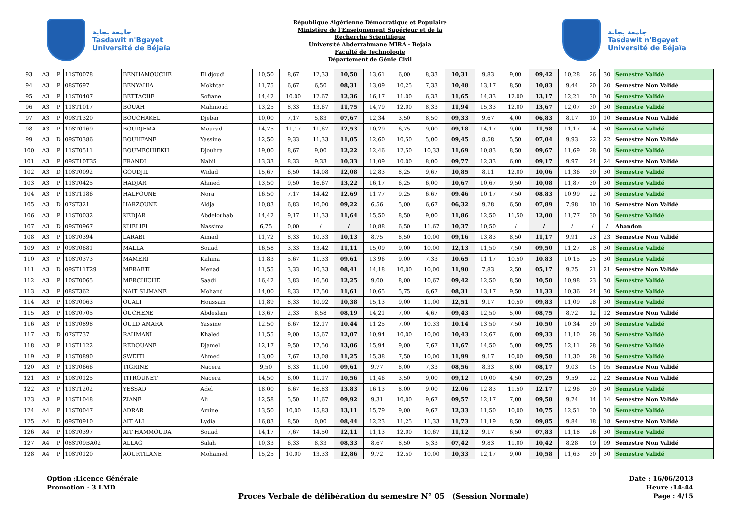جامعة بجاية
Tasdawit n'Bgayet
Université de Béjaïa
République Algérienne Démocratique et Populaire
Ministère de l'Enseignement Supérieur et de la
Recherche Scientifique
Université Abderrahmane MIRA - Bejaia
Faculté de Technologie
Département de Génie Civil
جامعة بجاية
Tasdawit n'Bgayet
Université de Béjaïa
| 93 | A3 | P | 11ST0078 | BENHAMOUCHE | El djoudi | 10,50 | 8,67 | 12,33 | 10,50 | 13,61 | 6,00 | 8,33 | 10,31 | 9,83 | 9,00 | 09,42 | 10,28 | 26 | 30 | Semestre Validé |
| 94 | A3 | P | 08ST697 | BENYAHIA | Mokhtar | 11,75 | 6,67 | 6,50 | 08,31 | 13,09 | 10,25 | 7,33 | 10,48 | 13,17 | 8,50 | 10,83 | 9,44 | 20 | 20 | Semestre Non Validé |
| 95 | A3 | P | 11ST0407 | BETTACHE | Sofiane | 14,42 | 10,00 | 12,67 | 12,36 | 16,17 | 11,00 | 6,33 | 11,65 | 14,33 | 12,00 | 13,17 | 12,21 | 30 | 30 | Semestre Validé |
| 96 | A3 | P | 11ST1017 | BOUAH | Mahmoud | 13,25 | 8,33 | 13,67 | 11,75 | 14,79 | 12,00 | 8,33 | 11,94 | 15,33 | 12,00 | 13,67 | 12,07 | 30 | 30 | Semestre Validé |
| 97 | A3 | P | 09ST1320 | BOUCHAKEL | Djebar | 10,00 | 7,17 | 5,83 | 07,67 | 12,34 | 3,50 | 8,50 | 09,33 | 9,67 | 4,00 | 06,83 | 8,17 | 10 | 10 | Semestre Non Validé |
| 98 | A3 | P | 10ST0169 | BOUDJEMA | Mourad | 14,75 | 11,17 | 11,67 | 12,53 | 10,29 | 6,75 | 9,00 | 09,18 | 14,17 | 9,00 | 11,58 | 11,17 | 24 | 30 | Semestre Validé |
| 99 | A3 | D | 09ST0386 | BOUHFANE | Yassine | 12,50 | 9,33 | 11,33 | 11,05 | 12,60 | 10,50 | 5,00 | 09,45 | 8,58 | 5,50 | 07,04 | 9,93 | 22 | 22 | Semestre Non Validé |
| 100 | A3 | P | 11ST0511 | BOUMECHIEKH | Djouhra | 19,00 | 8,67 | 9,00 | 12,22 | 12,46 | 12,50 | 10,33 | 11,69 | 10,83 | 8,50 | 09,67 | 11,69 | 28 | 30 | Semestre Validé |
| 101 | A3 | P | 09ST10T35 | FRANDI | Nabil | 13,33 | 8,33 | 9,33 | 10,33 | 11,09 | 10,00 | 8,00 | 09,77 | 12,33 | 6,00 | 09,17 | 9,97 | 24 | 24 | Semestre Non Validé |
| 102 | A3 | D | 10ST0092 | GOUDJIL | Widad | 15,67 | 6,50 | 14,08 | 12,08 | 12,83 | 8,25 | 9,67 | 10,85 | 8,11 | 12,00 | 10,06 | 11,36 | 30 | 30 | Semestre Validé |
| 103 | A3 | P | 11ST0425 | HADJAR | Ahmed | 13,50 | 9,50 | 16,67 | 13,22 | 16,17 | 6,25 | 6,00 | 10,67 | 10,67 | 9,50 | 10,08 | 11,87 | 30 | 30 | Semestre Validé |
| 104 | A3 | P | 11ST1186 | HALFOUNE | Nora | 16,50 | 7,17 | 14,42 | 12,69 | 11,77 | 9,25 | 6,67 | 09,46 | 10,17 | 7,50 | 08,83 | 10,99 | 22 | 30 | Semestre Validé |
| 105 | A3 | D | 07ST321 | HARZOUNE | Aldja | 10,83 | 6,83 | 10,00 | 09,22 | 6,56 | 5,00 | 6,67 | 06,32 | 9,28 | 6,50 | 07,89 | 7,98 | 10 | 10 | Semestre Non Validé |
| 106 | A3 | P | 11ST0032 | KEDJAR | Abdelouhab | 14,42 | 9,17 | 11,33 | 11,64 | 15,50 | 8,50 | 9,00 | 11,86 | 12,50 | 11,50 | 12,00 | 11,77 | 30 | 30 | Semestre Validé |
| 107 | A3 | D | 09ST0967 | KHELIFI | Nassima | 6,75 | 0,00 | / | / | 10,88 | 6,50 | 11,67 | 10,37 | 10,50 | / | / | / | / | / | Abandon |
| 108 | A3 | P | 10ST0394 | LARABI | Aimad | 11,72 | 8,33 | 10,33 | 10,13 | 8,75 | 8,50 | 10,00 | 09,16 | 13,83 | 8,50 | 11,17 | 9,91 | 23 | 23 | Semestre Non Validé |
| 109 | A3 | P | 09ST0681 | MALLA | Souad | 16,58 | 3,33 | 13,42 | 11,11 | 15,09 | 9,00 | 10,00 | 12,13 | 11,50 | 7,50 | 09,50 | 11,27 | 28 | 30 | Semestre Validé |
| 110 | A3 | P | 10ST0373 | MAMERI | Kahina | 11,83 | 5,67 | 11,33 | 09,61 | 13,96 | 9,00 | 7,33 | 10,65 | 11,17 | 10,50 | 10,83 | 10,15 | 25 | 30 | Semestre Validé |
| 111 | A3 | D | 09ST11T29 | MERABTI | Menad | 11,55 | 3,33 | 10,33 | 08,41 | 14,18 | 10,00 | 10,00 | 11,90 | 7,83 | 2,50 | 05,17 | 9,25 | 21 | 21 | Semestre Non Validé |
| 112 | A3 | P | 10ST0065 | MERCHICHE | Saadi | 16,42 | 3,83 | 16,50 | 12,25 | 9,00 | 8,00 | 10,67 | 09,42 | 12,50 | 8,50 | 10,50 | 10,98 | 23 | 30 | Semestre Validé |
| 113 | A3 | P | 08ST362 | NAIT SLIMANE | Mohand | 14,00 | 8,33 | 12,50 | 11,61 | 10,65 | 5,75 | 6,67 | 08,31 | 13,17 | 9,50 | 11,33 | 10,36 | 24 | 30 | Semestre Validé |
| 114 | A3 | P | 10ST0063 | OUALI | Houssam | 11,89 | 8,33 | 10,92 | 10,38 | 15,13 | 9,00 | 11,00 | 12,51 | 9,17 | 10,50 | 09,83 | 11,09 | 28 | 30 | Semestre Validé |
| 115 | A3 | P | 10ST0705 | OUCHENE | Abdeslam | 13,67 | 2,33 | 8,58 | 08,19 | 14,21 | 7,00 | 4,67 | 09,43 | 12,50 | 5,00 | 08,75 | 8,72 | 12 | 12 | Semestre Non Validé |
| 116 | A3 | P | 11ST0898 | OULD AMARA | Yassine | 12,50 | 6,67 | 12,17 | 10,44 | 11,25 | 7,00 | 10,33 | 10,14 | 13,50 | 7,50 | 10,50 | 10,34 | 30 | 30 | Semestre Validé |
| 117 | A3 | D | 07ST737 | RAHMANI | Khaled | 11,55 | 9,00 | 15,67 | 12,07 | 10,94 | 10,00 | 10,00 | 10,43 | 12,67 | 6,00 | 09,33 | 11,10 | 28 | 30 | Semestre Validé |
| 118 | A3 | P | 11ST1122 | REDOUANE | Djamel | 12,17 | 9,50 | 17,50 | 13,06 | 15,94 | 9,00 | 7,67 | 11,67 | 14,50 | 5,00 | 09,75 | 12,11 | 28 | 30 | Semestre Validé |
| 119 | A3 | P | 11ST0890 | SWEITI | Ahmed | 13,00 | 7,67 | 13,08 | 11,25 | 15,38 | 7,50 | 10,00 | 11,99 | 9,17 | 10,00 | 09,58 | 11,30 | 28 | 30 | Semestre Validé |
| 120 | A3 | P | 11ST0666 | TIGRINE | Nacera | 9,50 | 8,33 | 11,00 | 09,61 | 9,77 | 8,00 | 7,33 | 08,56 | 8,33 | 8,00 | 08,17 | 9,03 | 05 | 05 | Semestre Non Validé |
| 121 | A3 | P | 10ST0125 | TITROUNET | Nacera | 14,50 | 6,00 | 11,17 | 10,56 | 11,46 | 3,50 | 9,00 | 09,12 | 10,00 | 4,50 | 07,25 | 9,59 | 22 | 22 | Semestre Non Validé |
| 122 | A3 | P | 11ST1202 | YESSAD | Adel | 18,00 | 6,67 | 16,83 | 13,83 | 16,13 | 8,00 | 9,00 | 12,06 | 12,83 | 11,50 | 12,17 | 12,96 | 30 | 30 | Semestre Validé |
| 123 | A3 | P | 11ST1048 | ZIANE | Ali | 12,58 | 5,50 | 11,67 | 09,92 | 9,31 | 10,00 | 9,67 | 09,57 | 12,17 | 7,00 | 09,58 | 9,74 | 14 | 14 | Semestre Non Validé |
| 124 | A4 | P | 11ST0047 | ADRAR | Amine | 13,50 | 10,00 | 15,83 | 13,11 | 15,79 | 9,00 | 9,67 | 12,33 | 11,50 | 10,00 | 10,75 | 12,51 | 30 | 30 | Semestre Validé |
| 125 | A4 | D | 09ST0910 | AIT ALI | Lydia | 16,83 | 8,50 | 0,00 | 08,44 | 12,23 | 11,25 | 11,33 | 11,73 | 11,19 | 8,50 | 09,85 | 9,84 | 18 | 18 | Semestre Non Validé |
| 126 | A4 | P | 10ST0397 | AIT HAMMOUDA | Souad | 14,17 | 7,67 | 14,50 | 12,11 | 11,13 | 12,00 | 10,67 | 11,12 | 9,17 | 6,50 | 07,83 | 11,18 | 26 | 30 | Semestre Validé |
| 127 | A4 | P | 08ST09BA02 | ALLAG | Salah | 10,33 | 6,33 | 8,33 | 08,33 | 8,67 | 8,50 | 5,33 | 07,42 | 9,83 | 11,00 | 10,42 | 8,28 | 09 | 09 | Semestre Non Validé |
| 128 | A4 | P | 10ST0120 | AOURTILANE | Mohamed | 15,25 | 10,00 | 13,33 | 12,86 | 9,72 | 12,50 | 10,00 | 10,33 | 12,17 | 9,00 | 10,58 | 11,63 | 30 | 30 | Semestre Validé |
Option :Licence Générale
Promotion : 3 LMD
Procès Verbale de délibération du semestre N° 05 (Session Normale)
Date : 16/06/2013
Heure :14:44
Page : 4/15